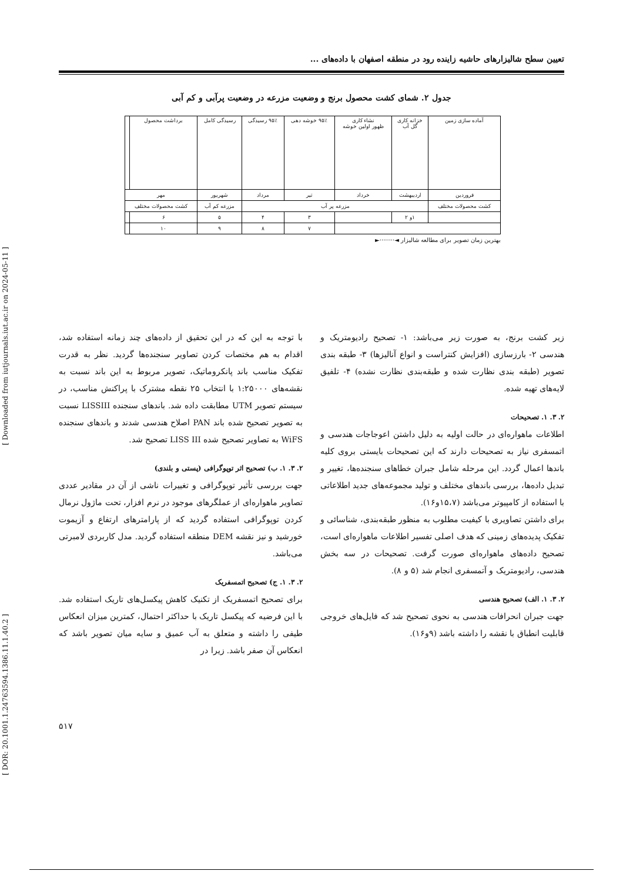[ DOR: 20.1001.1.24763594.1386.11.1.40.2 ] [ Downloaded from iutjournals.iut.ac.ir on 2024-05-11 ]
تعیین سطح شالیزارهای حاشیه زاینده رود در منطقه اصفهان با داده‌های ...
جدول ۲. شمای کشت محصول برنج و وضعیت مزرعه در وضعیت پرآبی و کم آبی
| آماده سازی زمین | خزانه کاری گل آب | نشاء کاری ظهور اولین خوشه | ۹۵٪ خوشه دهی | ۹۵٪ رسیدگی | رسیدگی کامل | برداشت محصول | |
| فروردین | اردیبهشت | خرداد | تیر | مرداد | شهریور | مهر | |
| کشت محصولات مختلف | مزرعه پر آب | | | | مزرعه کم آب | کشت محصولات مختلف | |
| | ۱و ۲ | | ۳ | ۴ | ۵ | ۶ | |
| | | | ۷ | ۸ | ۹ | ۱۰ | |
بهترین زمان تصویر برای مطالعه شالیزار ◄········►
زیر کشت برنج، به صورت زیر می‌باشد: ۱- تصحیح رادیومتریک و هندسی ۲- بارزسازی (افزایش کنتراست و انواع آنالیزها) ۳- طبقه بندی تصویر (طبقه بندی نظارت شده و طبقه‌بندی نظارت نشده) ۴- تلفیق لایه‌های تهیه شده.
۲. ۳. ۱. تصحیحات
اطلاعات ماهواره‌ای در حالت اولیه به دلیل داشتن اعوجاجات هندسی و اتمسفری نیاز به تصحیحات دارند که این تصحیحات بایستی بروی کلیه باندها اعمال گردد. این مرحله شامل جبران خطاهای سنجنده‌ها، تغییر و تبدیل داده‌ها، بررسی باندهای مختلف و تولید مجموعه‌های جدید اطلاعاتی با استفاده از کامپیوتر می‌باشد (۱۵،۷و۱۶).
برای داشتن تصاویری با کیفیت مطلوب به منظور طبقه‌بندی، شناسائی و تفکیک پدیده‌های زمینی که هدف اصلی تفسیر اطلاعات ماهواره‌ای است، تصحیح داده‌های ماهواره‌ای صورت گرفت. تصحیحات در سه بخش هندسی، رادیومتریک و آتمسفری انجام شد (۵ و ۸).
۲. ۳. ۱. الف) تصحیح هندسی
جهت جبران انحرافات هندسی به نحوی تصحیح شد که فایل‌های خروجی قابلیت انطباق با نقشه را داشته باشد (۹و۱۶).
با توجه به این که در این تحقیق از داده‌های چند زمانه استفاده شد، اقدام به هم مختصات کردن تصاویر سنجنده‌ها گردید. نظر به قدرت تفکیک مناسب باند پانکروماتیک، تصویر مربوط به این باند نسبت به نقشه‌های ۱:۲۵۰۰۰ با انتخاب ۲۵ نقطه مشترک با پراکنش مناسب، در سیستم تصویر UTM مطابقت داده شد. باندهای سنجنده LISSIII نسبت به تصویر تصحیح شده باند PAN اصلاح هندسی شدند و باندهای سنجنده WiFS به تصاویر تصحیح شده LISS III تصحیح شد.
۲. ۳. ۱. ب) تصحیح اثر توپوگرافی (پستی و بلندی)
جهت بررسی تأثیر توپوگرافی و تغییرات ناشی از آن در مقادیر عددی تصاویر ماهواره‌ای از عملگرهای موجود در نرم افزار، تحت ماژول نرمال کردن توپوگرافی استفاده گردید که از پارامترهای ارتفاع و آزیموت خورشید و نیز نقشه DEM منطقه استفاده گردید. مدل کاربردی لامبرتی می‌باشد.
۲. ۳. ۱. ج) تصحیح اتمسفریک
برای تصحیح اتمسفریک از تکنیک کاهش پیکسل‌های تاریک استفاده شد. با این فرضیه که پیکسل تاریک با حداکثر احتمال، کمترین میزان انعکاس طیفی را داشته و متعلق به آب عمیق و سایه میان تصویر باشد که انعکاس آن صفر باشد. زیرا در
۵۱۷